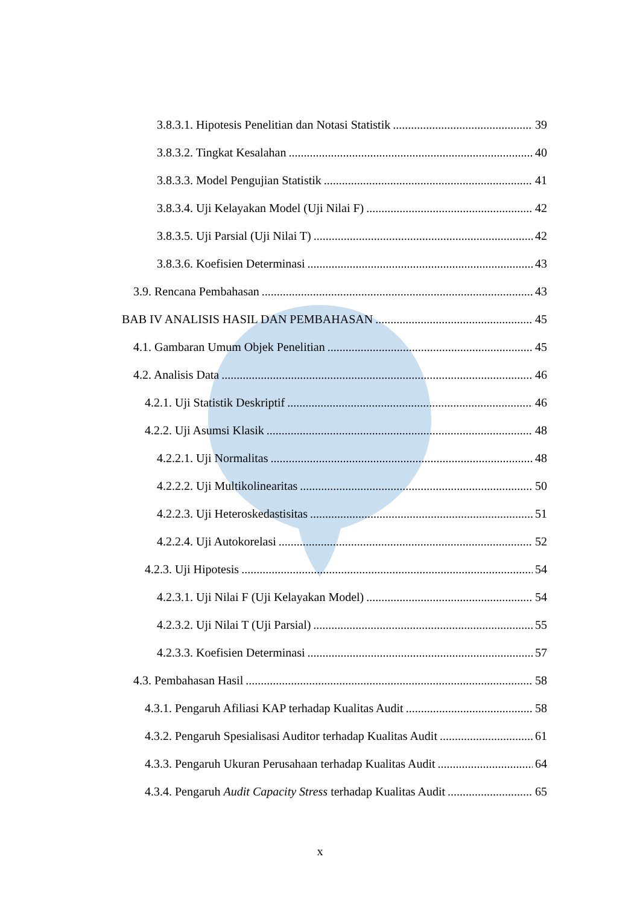3.8.3.1. Hipotesis Penelitian dan Notasi Statistik 39
3.8.3.2. Tingkat Kesalahan 40
3.8.3.3. Model Pengujian Statistik 41
3.8.3.4. Uji Kelayakan Model (Uji Nilai F) 42
3.8.3.5. Uji Parsial (Uji Nilai T) 42
3.8.3.6. Koefisien Determinasi 43
3.9. Rencana Pembahasan 43
BAB IV ANALISIS HASIL DAN PEMBAHASAN 45
4.1. Gambaran Umum Objek Penelitian 45
4.2. Analisis Data 46
4.2.1. Uji Statistik Deskriptif 46
4.2.2. Uji Asumsi Klasik 48
4.2.2.1. Uji Normalitas 48
4.2.2.2. Uji Multikolinearitas 50
4.2.2.3. Uji Heteroskedastisitas 51
4.2.2.4. Uji Autokorelasi 52
4.2.3. Uji Hipotesis 54
4.2.3.1. Uji Nilai F (Uji Kelayakan Model) 54
4.2.3.2. Uji Nilai T (Uji Parsial) 55
4.2.3.3. Koefisien Determinasi 57
4.3. Pembahasan Hasil 58
4.3.1. Pengaruh Afiliasi KAP terhadap Kualitas Audit 58
4.3.2. Pengaruh Spesialisasi Auditor terhadap Kualitas Audit 61
4.3.3. Pengaruh Ukuran Perusahaan terhadap Kualitas Audit 64
4.3.4. Pengaruh Audit Capacity Stress terhadap Kualitas Audit 65
x